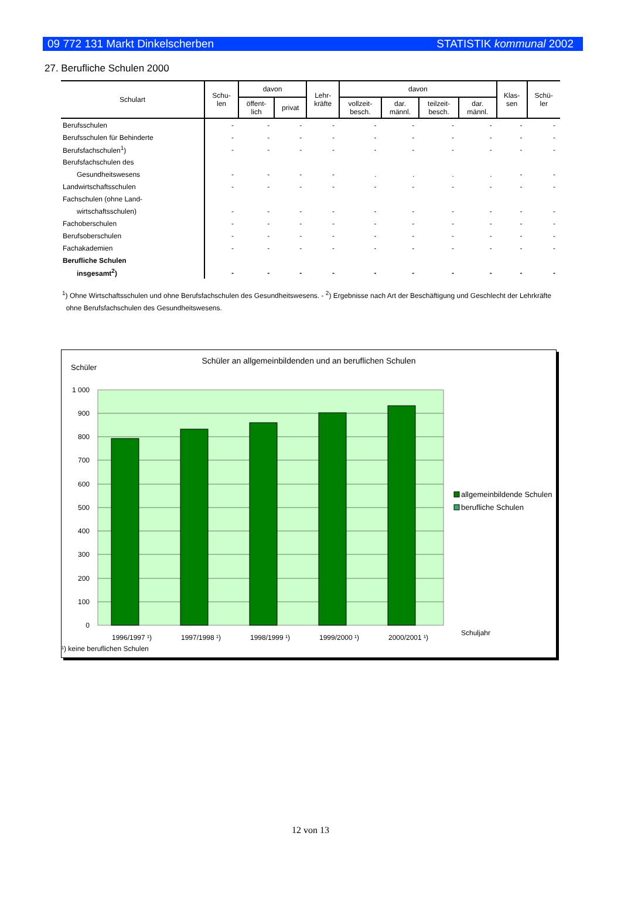09 772 131 Markt Dinkelscherben STATISTIK kommunal 2002
27. Berufliche Schulen 2000
| Schulart | Schu- len | davon | | Lehr- kräfte | davon | | | | Klas- sen | Schü- ler |
| --- | --- | --- | --- | --- | --- | --- | --- | --- | --- | --- |
| | | öffent- lich | privat | | vollzeit- besch. | dar. männl. | teilzeit- besch. | dar. männl. | | |
| Berufsschulen | - | - | - | - | - | - | - | - | - | - |
| Berufsschulen für Behinderte | - | - | - | - | - | - | - | - | - | - |
| Berufsfachschulen<sup>1</sup>) | - | - | - | - | - | - | - | - | - | - |
| Berufsfachschulen des | | | | | | | | | | |
| Gesundheitswesens | - | - | - | - | . | . | . | . | - | - |
| Landwirtschaftsschulen | - | - | - | - | - | - | - | - | - | - |
| Fachschulen (ohne Land- | | | | | | | | | | |
| wirtschaftsschulen) | - | - | - | - | - | - | - | - | - | - |
| Fachoberschulen | - | - | - | - | - | - | - | - | - | - |
| Berufsoberschulen | - | - | - | - | - | - | - | - | - | - |
| Fachakademien | - | - | - | - | - | - | - | - | - | - |
| Berufliche Schulen | | | | | | | | | | |
| insgesamt<sup>2</sup>) | - | - | - | - | - | - | - | - | - | - |
<sup>1</sup>) Ohne Wirtschaftsschulen und ohne Berufsfachschulen des Gesundheitswesens. - <sup>2</sup>) Ergebnisse nach Art der Beschäftigung und Geschlecht der Lehrkräfte
ohne Berufsfachschulen des Gesundheitswesens.
Schüler an allgemeinbildenden und an beruflichen Schulen
Schüler
0
100
200
300
400
500
600
700
800
900
1 000
1996/1997 ¹)
1997/1998 ¹)
1998/1999 ¹)
1999/2000 ¹)
2000/2001 ¹)
¹) keine beruflichen Schulen
Schuljahr
allgemeinbildende Schulen
berufliche Schulen
12 von 13